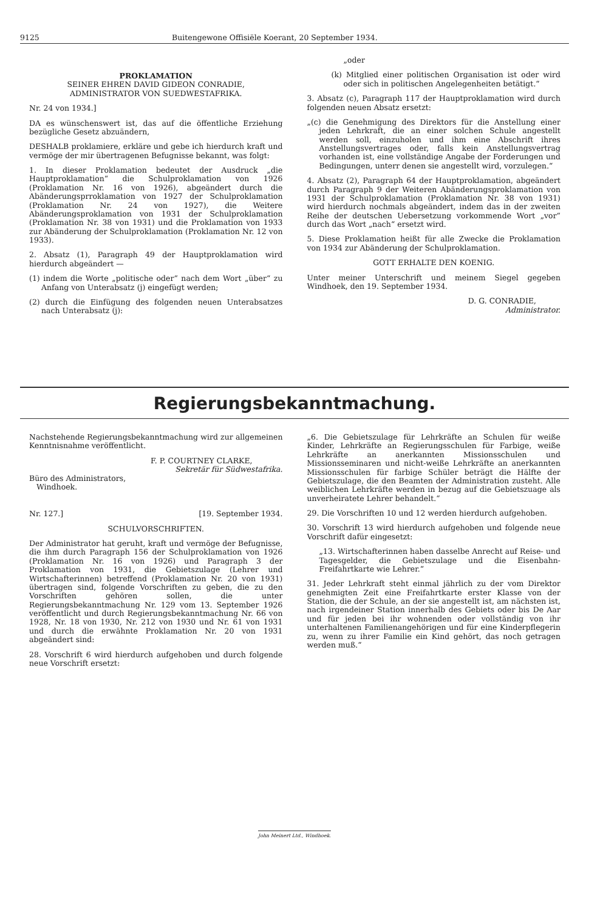9125 Buitengewone Offisiële Koerant, 20 September 1934.
PROKLAMATION
SEINER EHREN DAVID GIDEON CONRADIE,
ADMINISTRATOR VON SUEDWESTAFRIKA.
Nr. 24 von 1934.]
DA es wünschenswert ist, das auf die öffentliche Erziehung bezügliche Gesetz abzuändern,
DESHALB proklamiere, erkläre und gebe ich hierdurch kraft und vermöge der mir übertragenen Befugnisse bekannt, was folgt:
1. In dieser Proklamation bedeutet der Ausdruck „die Hauptproklamation“ die Schulproklamation von 1926 (Proklamation Nr. 16 von 1926), abgeändert durch die Abänderungsprroklamation von 1927 der Schulproklamation (Proklamation Nr. 24 von 1927), die Weitere Abänderungsproklamation von 1931 der Schulproklamation (Proklamation Nr. 38 von 1931) und die Proklamation von 1933 zur Abänderung der Schulproklamation (Proklamation Nr. 12 von 1933).
2. Absatz (1), Paragraph 49 der Hauptproklamation wird hierdurch abgeändert —
(1) indem die Worte „politische oder“ nach dem Wort „über“ zu Anfang von Unterabsatz (j) eingefügt werden;
(2) durch die Einfügung des folgenden neuen Unterabsatzes nach Unterabsatz (j):
„oder
(k) Mitglied einer politischen Organisation ist oder wird oder sich in politischen Angelegenheiten betätigt.“
3. Absatz (c), Paragraph 117 der Hauptproklamation wird durch folgenden neuen Absatz ersetzt:
„(c) die Genehmigung des Direktors für die Anstellung einer jeden Lehrkraft, die an einer solchen Schule angestellt werden soll, einzuholen und ihm eine Abschrift ihres Anstellungsvertrages oder, falls kein Anstellungsvertrag vorhanden ist, eine vollständige Angabe der Forderungen und Bedingungen, unterr denen sie angestellt wird, vorzulegen.“
4. Absatz (2), Paragraph 64 der Hauptproklamation, abgeändert durch Paragraph 9 der Weiteren Abänderungsproklamation von 1931 der Schulproklamation (Proklamation Nr. 38 von 1931) wird hierdurch nochmals abgeändert, indem das in der zweiten Reihe der deutschen Uebersetzung vorkommende Wort „vor“ durch das Wort „nach“ ersetzt wird.
5. Diese Proklamation heißt für alle Zwecke die Proklamation von 1934 zur Abänderung der Schulproklamation.
GOTT ERHALTE DEN KOENIG.
Unter meiner Unterschrift und meinem Siegel gegeben Windhoek, den 19. September 1934.
D. G. CONRADIE,
Administrator.
Regierungsbekanntmachung.
Nachstehende Regierungsbekanntmachung wird zur allgemeinen Kenntnisnahme veröffentlicht.
F. P. COURTNEY CLARKE,
Sekretär für Südwestafrika.
Büro des Administrators,
Windhoek.
Nr. 127.] [19. September 1934.
SCHULVORSCHRIFTEN.
Der Administrator hat geruht, kraft und vermöge der Befugnisse, die ihm durch Paragraph 156 der Schulproklamation von 1926 (Proklamation Nr. 16 von 1926) und Paragraph 3 der Proklamation von 1931, die Gebietszulage (Lehrer und Wirtschafterinnen) betreffend (Proklamation Nr. 20 von 1931) übertragen sind, folgende Vorschriften zu geben, die zu den Vorschriften gehören sollen, die unter Regierungsbekanntmachung Nr. 129 vom 13. September 1926 veröffentlicht und durch Regierungsbekanntmachung Nr. 66 von 1928, Nr. 18 von 1930, Nr. 212 von 1930 und Nr. 61 von 1931 und durch die erwähnte Proklamation Nr. 20 von 1931 abgeändert sind:
28. Vorschrift 6 wird hierdurch aufgehoben und durch folgende neue Vorschrift ersetzt:
„6. Die Gebietszulage für Lehrkräfte an Schulen für weiße Kinder, Lehrkräfte an Regierungsschulen für Farbige, weiße Lehrkräfte an anerkannten Missionsschulen und Missionsseminaren und nicht-weiße Lehrkräfte an anerkannten Missionsschulen für farbige Schüler beträgt die Hälfte der Gebietszulage, die den Beamten der Administration zusteht. Alle weiblichen Lehrkräfte werden in bezug auf die Gebietszuage als unverheiratete Lehrer behandelt.“
29. Die Vorschriften 10 und 12 werden hierdurch aufgehoben.
30. Vorschrift 13 wird hierdurch aufgehoben und folgende neue Vorschrift dafür eingesetzt:
„13. Wirtschafterinnen haben dasselbe Anrecht auf Reise- und Tagesgelder, die Gebietszulage und die Eisenbahn-Freifahrtkarte wie Lehrer.“
31. Jeder Lehrkraft steht einmal jährlich zu der vom Direktor genehmigten Zeit eine Freifahrtkarte erster Klasse von der Station, die der Schule, an der sie angestellt ist, am nächsten ist, nach irgendeiner Station innerhalb des Gebiets oder bis De Aar und für jeden bei ihr wohnenden oder vollständig von ihr unterhaltenen Familienangehörigen und für eine Kinderpflegerin zu, wenn zu ihrer Familie ein Kind gehört, das noch getragen werden muß.“
John Meinert Ltd., Windhoek.